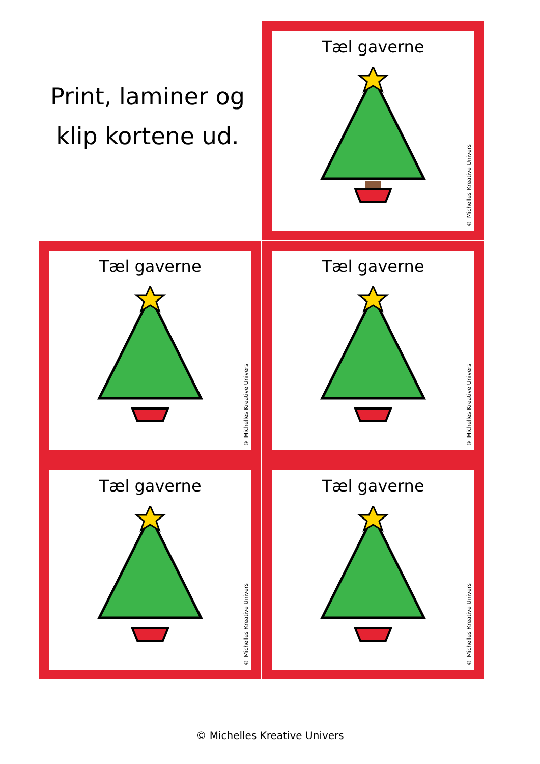Print, laminer og
klip kortene ud.
Tæl gaverne
© Michelles Kreative Univers
Tæl gaverne
© Michelles Kreative Univers
Tæl gaverne
© Michelles Kreative Univers
Tæl gaverne
© Michelles Kreative Univers
Tæl gaverne
© Michelles Kreative Univers
© Michelles Kreative Univers